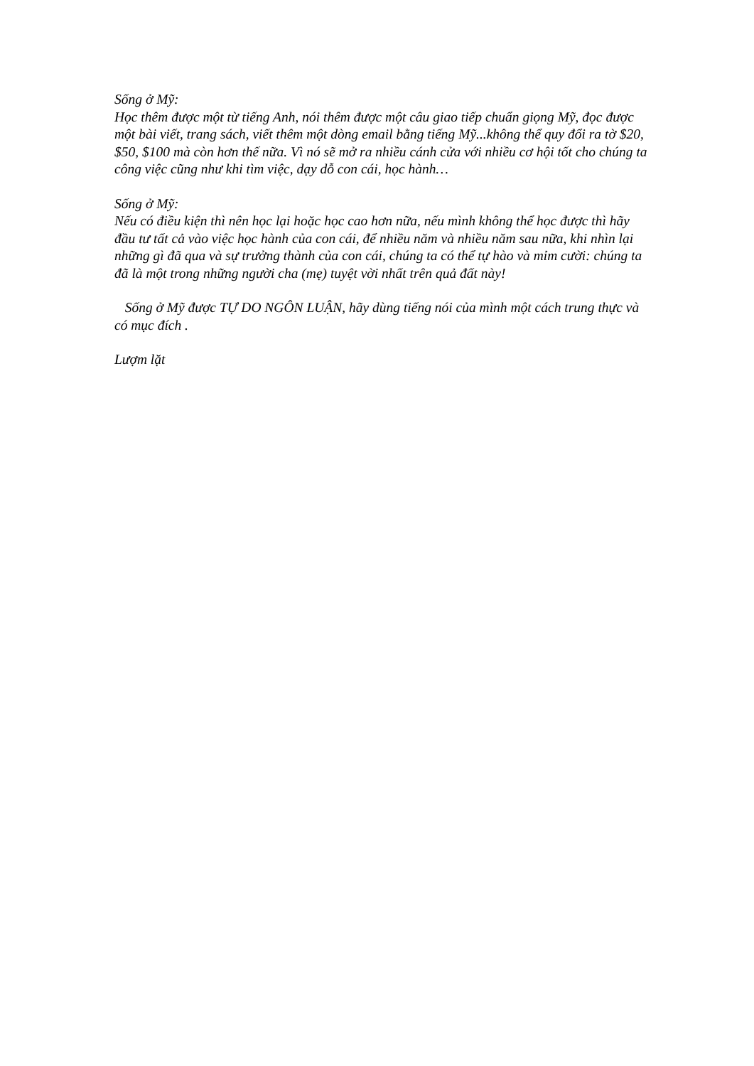Sống ở Mỹ:
Học thêm được một từ tiếng Anh, nói thêm được một câu giao tiếp chuẩn giọng Mỹ, đọc được một bài viết, trang sách, viết thêm một dòng email bằng tiếng Mỹ...không thể quy đổi ra tờ $20, $50, $100 mà còn hơn thế nữa. Vì nó sẽ mở ra nhiều cánh cửa với nhiều cơ hội tốt cho chúng ta công việc cũng như khi tìm việc, dạy dỗ con cái, học hành…
Sống ở Mỹ:
Nếu có điều kiện thì nên học lại hoặc học cao hơn nữa, nếu mình không thể học được thì hãy đầu tư tất cả vào việc học hành của con cái, để nhiều năm và nhiều năm sau nữa, khi nhìn lại những gì đã qua và sự trưởng thành của con cái, chúng ta có thể tự hào và mỉm cười: chúng ta đã là một trong những người cha (mẹ) tuyệt vời nhất trên quả đất này!
Sống ở Mỹ được TỰ DO NGÔN LUẬN, hãy dùng tiếng nói của mình một cách trung thực và có mục đích .
Lượm lặt